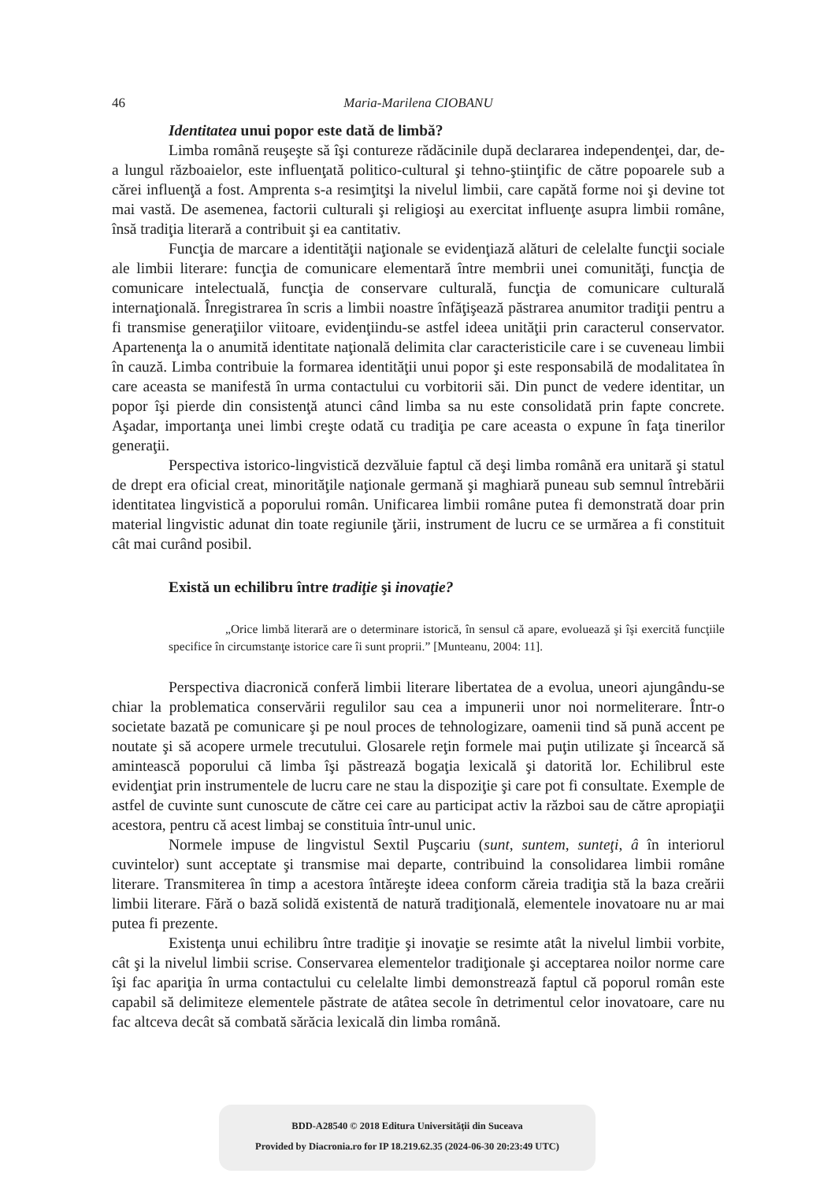46 Maria-Marilena CIOBANU
Identitatea unui popor este dată de limbă?
Limba română reuşeşte să îşi contureze rădăcinile după declararea independenţei, dar, de-a lungul războaielor, este influenţată politico-cultural şi tehno-ştiinţific de către popoarele sub a cărei influenţă a fost. Amprenta s-a resimţitşi la nivelul limbii, care capătă forme noi şi devine tot mai vastă. De asemenea, factorii culturali şi religioşi au exercitat influenţe asupra limbii române, însă tradiţia literară a contribuit şi ea cantitativ.
Funcţia de marcare a identităţii naţionale se evidenţiază alături de celelalte funcţii sociale ale limbii literare: funcţia de comunicare elementară între membrii unei comunităţi, funcţia de comunicare intelectuală, funcţia de conservare culturală, funcţia de comunicare culturală internaţională. Înregistrarea în scris a limbii noastre înfăţişează păstrarea anumitor tradiţii pentru a fi transmise generaţiilor viitoare, evidenţiindu-se astfel ideea unităţii prin caracterul conservator. Apartenenţa la o anumită identitate naţională delimita clar caracteristicile care i se cuveneau limbii în cauză. Limba contribuie la formarea identităţii unui popor şi este responsabilă de modalitatea în care aceasta se manifestă în urma contactului cu vorbitorii săi. Din punct de vedere identitar, un popor îşi pierde din consistenţă atunci când limba sa nu este consolidată prin fapte concrete. Aşadar, importanţa unei limbi creşte odată cu tradiţia pe care aceasta o expune în faţa tinerilor generaţii.
Perspectiva istorico-lingvistică dezvăluie faptul că deşi limba română era unitară şi statul de drept era oficial creat, minorităţile naţionale germană şi maghiară puneau sub semnul întrebării identitatea lingvistică a poporului român. Unificarea limbii române putea fi demonstrată doar prin material lingvistic adunat din toate regiunile ţării, instrument de lucru ce se urmărea a fi constituit cât mai curând posibil.
Există un echilibru între tradiţie şi inovaţie?
„Orice limbă literară are o determinare istorică, în sensul că apare, evoluează şi îşi exercită funcţiile specifice în circumstanţe istorice care îi sunt proprii.” [Munteanu, 2004: 11].
Perspectiva diacronică conferă limbii literare libertatea de a evolua, uneori ajungându-se chiar la problematica conservării regulilor sau cea a impunerii unor noi normeliterare. Într-o societate bazată pe comunicare şi pe noul proces de tehnologizare, oamenii tind să pună accent pe noutate şi să acopere urmele trecutului. Glosarele reţin formele mai puţin utilizate şi încearcă să amintească poporului că limba îşi păstrează bogaţia lexicală şi datorită lor. Echilibrul este evidenţiat prin instrumentele de lucru care ne stau la dispoziţie şi care pot fi consultate. Exemple de astfel de cuvinte sunt cunoscute de către cei care au participat activ la război sau de către apropiaţii acestora, pentru că acest limbaj se constituia într-unul unic.
Normele impuse de lingvistul Sextil Puşcariu (sunt, suntem, sunteţi, â în interiorul cuvintelor) sunt acceptate şi transmise mai departe, contribuind la consolidarea limbii române literare. Transmiterea în timp a acestora întăreşte ideea conform căreia tradiţia stă la baza creării limbii literare. Fără o bază solidă existentă de natură tradiţională, elementele inovatoare nu ar mai putea fi prezente.
Existenţa unui echilibru între tradiţie şi inovaţie se resimte atât la nivelul limbii vorbite, cât şi la nivelul limbii scrise. Conservarea elementelor tradiţionale şi acceptarea noilor norme care îşi fac apariţia în urma contactului cu celelalte limbi demonstrează faptul că poporul român este capabil să delimiteze elementele păstrate de atâtea secole în detrimentul celor inovatoare, care nu fac altceva decât să combată sărăcia lexicală din limba română.
BDD-A28540 © 2018 Editura Universităţii din Suceava
Provided by Diacronia.ro for IP 18.219.62.35 (2024-06-30 20:23:49 UTC)